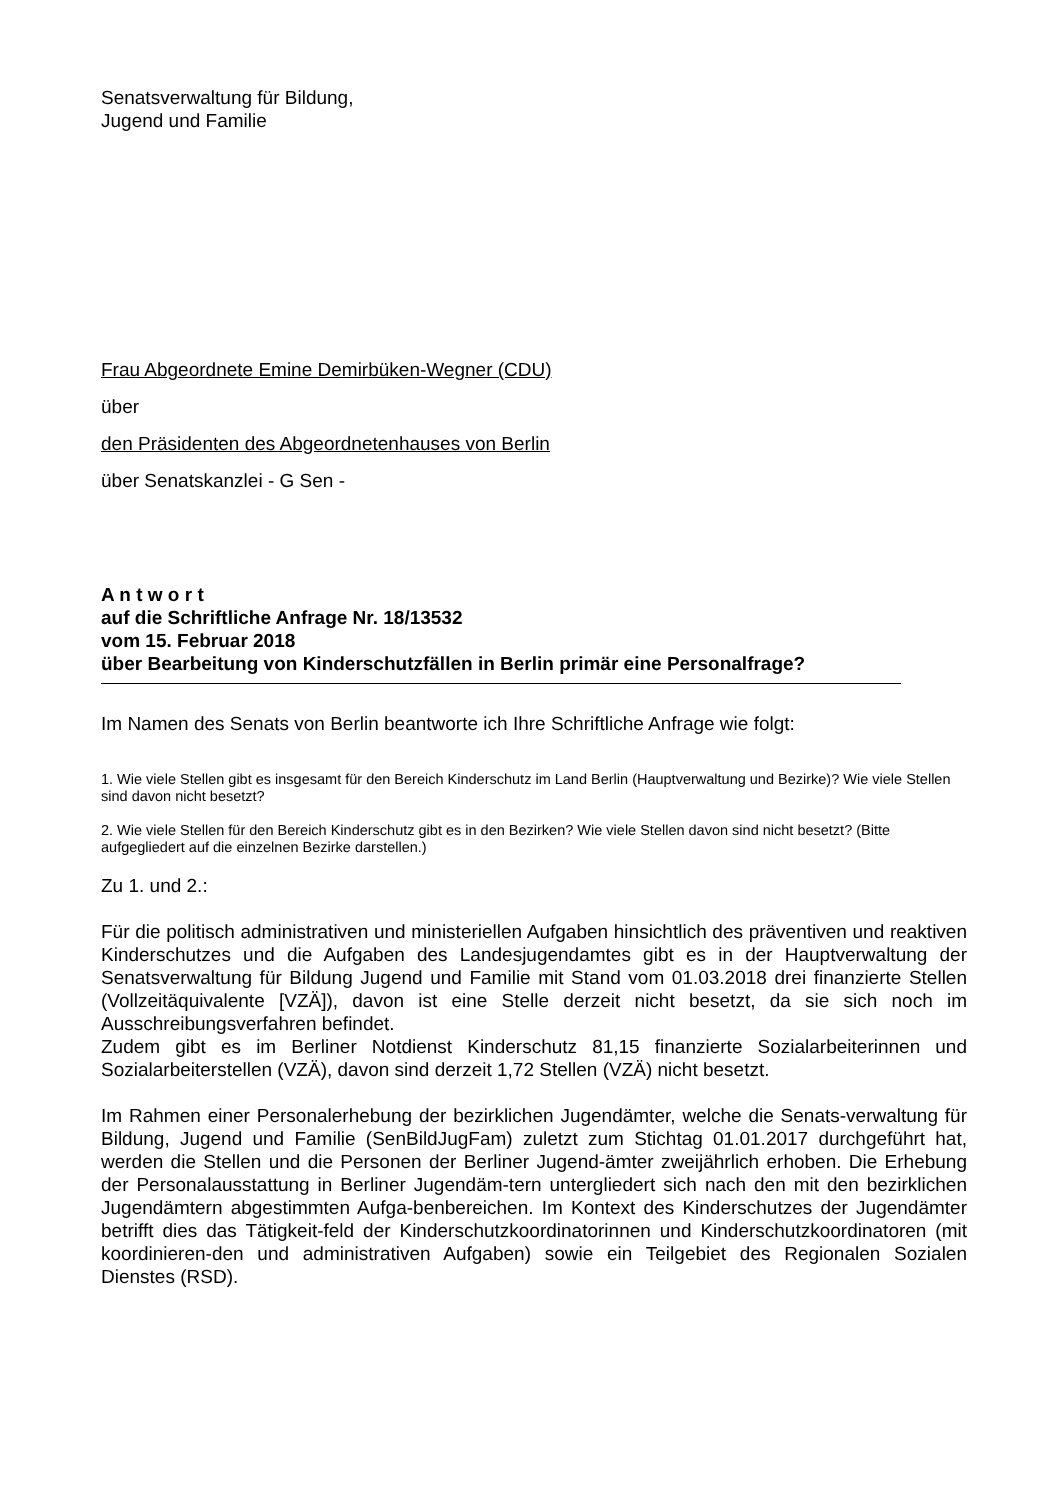Senatsverwaltung für Bildung,
Jugend und Familie
Frau Abgeordnete Emine Demirbüken-Wegner (CDU)
über
den Präsidenten des Abgeordnetenhauses von Berlin
über Senatskanzlei - G Sen -
A n t w o r t
auf die Schriftliche Anfrage Nr. 18/13532
vom 15. Februar 2018
über Bearbeitung von Kinderschutzfällen in Berlin primär eine Personalfrage?
Im Namen des Senats von Berlin beantworte ich Ihre Schriftliche Anfrage wie folgt:
1. Wie viele Stellen gibt es insgesamt für den Bereich Kinderschutz im Land Berlin (Hauptverwaltung und Bezirke)? Wie viele Stellen sind davon nicht besetzt?
2. Wie viele Stellen für den Bereich Kinderschutz gibt es in den Bezirken? Wie viele Stellen davon sind nicht besetzt? (Bitte aufgegliedert auf die einzelnen Bezirke darstellen.)
Zu 1. und 2.:
Für die politisch administrativen und ministeriellen Aufgaben hinsichtlich des präventiven und reaktiven Kinderschutzes und die Aufgaben des Landesjugendamtes gibt es in der Hauptverwaltung der Senatsverwaltung für Bildung Jugend und Familie mit Stand vom 01.03.2018 drei finanzierte Stellen (Vollzeitäquivalente [VZÄ]), davon ist eine Stelle derzeit nicht besetzt, da sie sich noch im Ausschreibungsverfahren befindet.
Zudem gibt es im Berliner Notdienst Kinderschutz 81,15 finanzierte Sozialarbeiterinnen und Sozialarbeiterstellen (VZÄ), davon sind derzeit 1,72 Stellen (VZÄ) nicht besetzt.
Im Rahmen einer Personalerhebung der bezirklichen Jugendämter, welche die Senats-verwaltung für Bildung, Jugend und Familie (SenBildJugFam) zuletzt zum Stichtag 01.01.2017 durchgeführt hat, werden die Stellen und die Personen der Berliner Jugend-ämter zweijährlich erhoben. Die Erhebung der Personalausstattung in Berliner Jugendäm-tern untergliedert sich nach den mit den bezirklichen Jugendämtern abgestimmten Aufga-benbereichen. Im Kontext des Kinderschutzes der Jugendämter betrifft dies das Tätigkeit-feld der Kinderschutzkoordinatorinnen und Kinderschutzkoordinatoren (mit koordinieren-den und administrativen Aufgaben) sowie ein Teilgebiet des Regionalen Sozialen Dienstes (RSD).